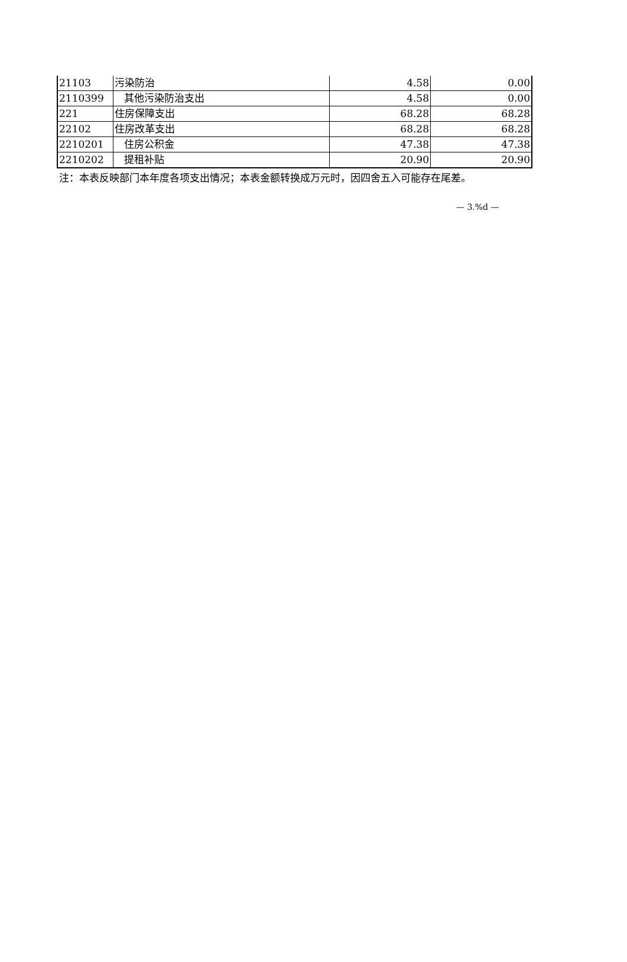| 21103 | 污染防治 | 4.58 | 0.00 |
| 2110399 | 其他污染防治支出 | 4.58 | 0.00 |
| 221 | 住房保障支出 | 68.28 | 68.28 |
| 22102 | 住房改革支出 | 68.28 | 68.28 |
| 2210201 | 住房公积金 | 47.38 | 47.38 |
| 2210202 | 提租补贴 | 20.90 | 20.90 |
注：本表反映部门本年度各项支出情况；本表金额转换成万元时，因四舍五入可能存在尾差。
— 3.%d —